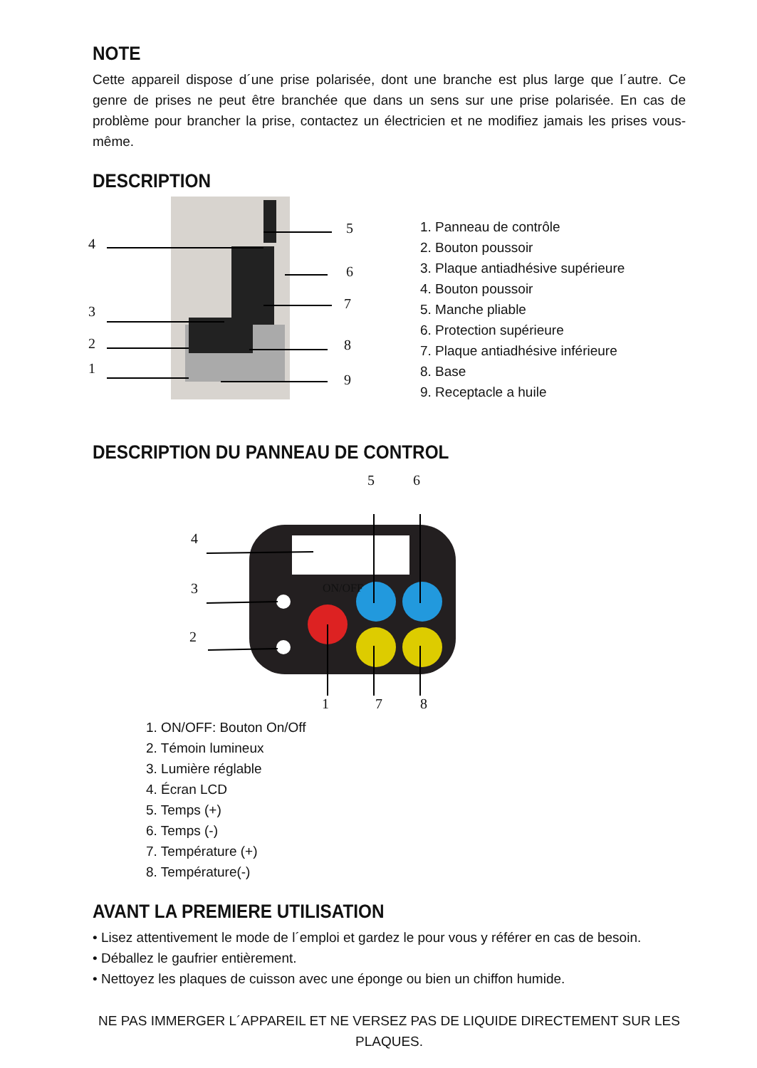NOTE
Cette appareil dispose d´une prise polarisée, dont une branche est plus large que l´autre. Ce genre de prises ne peut être branchée que dans un sens sur une prise polarisée. En cas de problème pour brancher la prise, contactez un électricien et ne modifiez jamais les prises vous-même.
DESCRIPTION
1. Panneau de contrôle
2. Bouton poussoir
3. Plaque antiadhésive supérieure
4. Bouton poussoir
5. Manche pliable
6. Protection supérieure
7. Plaque antiadhésive inférieure
8. Base
9. Receptacle a huile
4
3
2
1
5
6
7
8
9
DESCRIPTION DU PANNEAU DE CONTROL
5 6
4
3
2
ON/OFF
1 7 8
1. ON/OFF: Bouton On/Off
2. Témoin lumineux
3. Lumière réglable
4. Écran LCD
5. Temps (+)
6. Temps (-)
7. Température (+)
8. Température(-)
AVANT LA PREMIERE UTILISATION
• Lisez attentivement le mode de l´emploi et gardez le pour vous y référer en cas de besoin.
• Déballez le gaufrier entièrement.
• Nettoyez les plaques de cuisson avec une éponge ou bien un chiffon humide.
NE PAS IMMERGER L´APPAREIL ET NE VERSEZ PAS DE LIQUIDE DIRECTEMENT SUR LES PLAQUES.